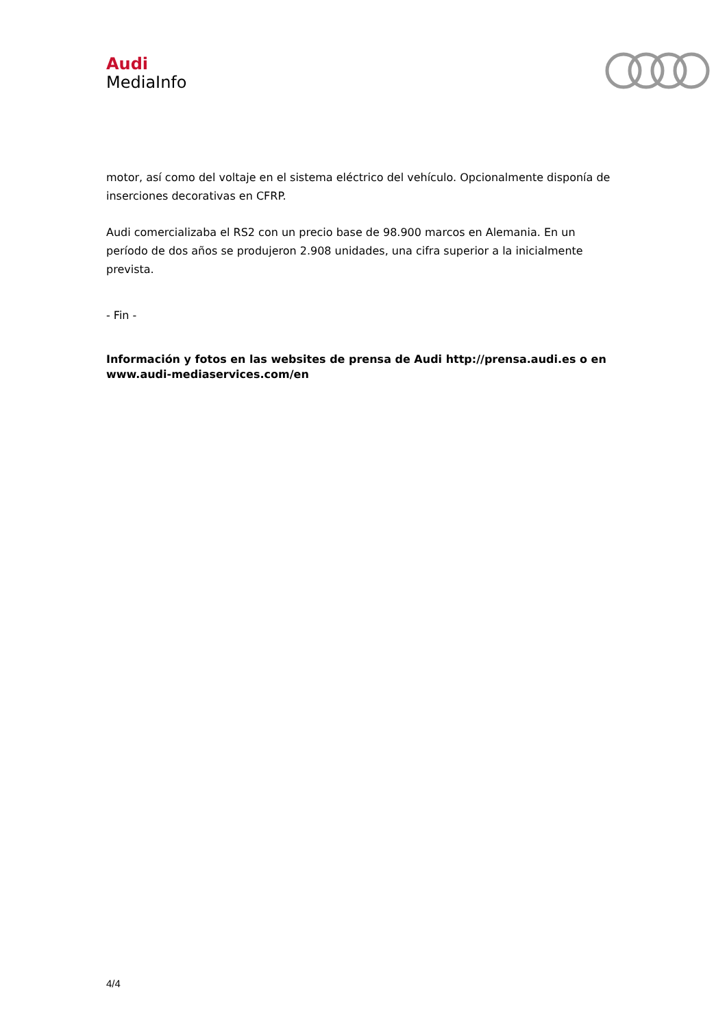Audi
MediaInfo
motor, así como del voltaje en el sistema eléctrico del vehículo. Opcionalmente disponía de inserciones decorativas en CFRP.
Audi comercializaba el RS2 con un precio base de 98.900 marcos en Alemania. En un período de dos años se produjeron 2.908 unidades, una cifra superior a la inicialmente prevista.
- Fin -
Información y fotos en las websites de prensa de Audi http://prensa.audi.es o en www.audi-mediaservices.com/en
4/4